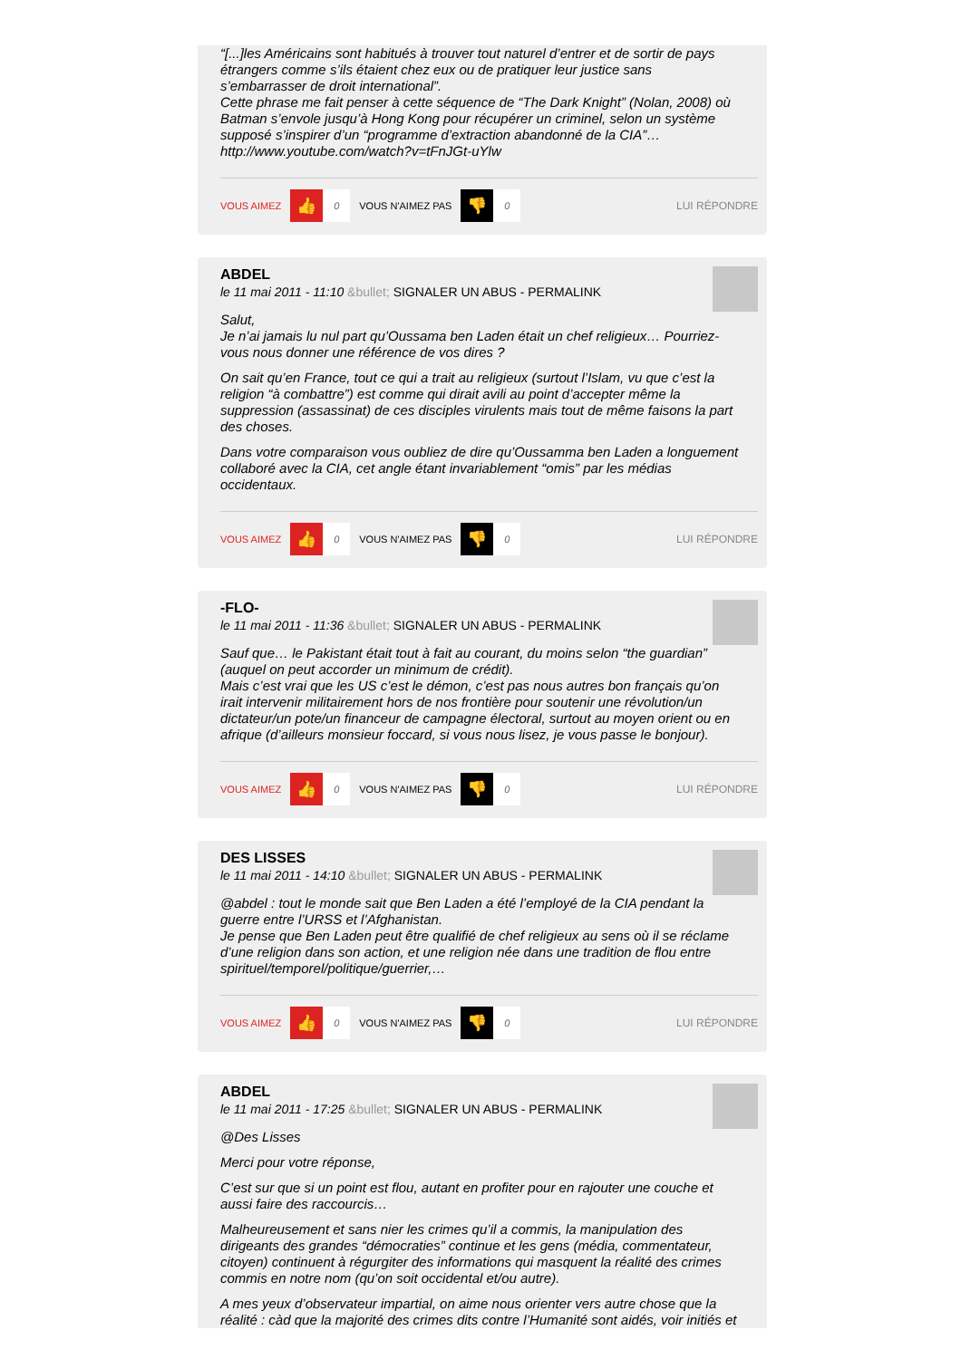“[...]les Américains sont habitués à trouver tout naturel d’entrer et de sortir de pays étrangers comme s’ils étaient chez eux ou de pratiquer leur justice sans s’embarrasser de droit international”.
Cette phrase me fait penser à cette séquence de “The Dark Knight” (Nolan, 2008) où Batman s’envole jusqu’à Hong Kong pour récupérer un criminel, selon un système supposé s’inspirer d’un “programme d’extraction abandonné de la CIA”…
http://www.youtube.com/watch?v=tFnJGt-uYlw
VOUS AIMEZ 👍 0 VOUS N'AIMEZ PAS 👎 0 LUI RÉPONDRE
ABDEL
le 11 mai 2011 - 11:10 &bullet; SIGNALER UN ABUS - PERMALINK
Salut,
Je n’ai jamais lu nul part qu’Oussama ben Laden était un chef religieux… Pourriez-vous nous donner une référence de vos dires ?
On sait qu’en France, tout ce qui a trait au religieux (surtout l’Islam, vu que c’est la religion “à combattre”) est comme qui dirait avili au point d’accepter même la suppression (assassinat) de ces disciples virulents mais tout de même faisons la part des choses.
Dans votre comparaison vous oubliez de dire qu’Oussamma ben Laden a longuement collaboré avec la CIA, cet angle étant invariablement “omis” par les médias occidentaux.
VOUS AIMEZ 👍 0 VOUS N'AIMEZ PAS 👎 0 LUI RÉPONDRE
-FLO-
le 11 mai 2011 - 11:36 &bullet; SIGNALER UN ABUS - PERMALINK
Sauf que… le Pakistant était tout à fait au courant, du moins selon “the guardian” (auquel on peut accorder un minimum de crédit).
Mais c’est vrai que les US c’est le démon, c’est pas nous autres bon français qu’on irait intervenir militairement hors de nos frontière pour soutenir une révolution/un dictateur/un pote/un financeur de campagne électoral, surtout au moyen orient ou en afrique (d’ailleurs monsieur foccard, si vous nous lisez, je vous passe le bonjour).
VOUS AIMEZ 👍 0 VOUS N'AIMEZ PAS 👎 0 LUI RÉPONDRE
DES LISSES
le 11 mai 2011 - 14:10 &bullet; SIGNALER UN ABUS - PERMALINK
@abdel : tout le monde sait que Ben Laden a été l’employé de la CIA pendant la guerre entre l’URSS et l’Afghanistan.
Je pense que Ben Laden peut être qualifié de chef religieux au sens où il se réclame d’une religion dans son action, et une religion née dans une tradition de flou entre spirituel/temporel/politique/guerrier,…
VOUS AIMEZ 👍 0 VOUS N'AIMEZ PAS 👎 0 LUI RÉPONDRE
ABDEL
le 11 mai 2011 - 17:25 &bullet; SIGNALER UN ABUS - PERMALINK
@Des Lisses
Merci pour votre réponse,
C’est sur que si un point est flou, autant en profiter pour en rajouter une couche et aussi faire des raccourcis…
Malheureusement et sans nier les crimes qu’il a commis, la manipulation des dirigeants des grandes “démocraties” continue et les gens (média, commentateur, citoyen) continuent à régurgiter des informations qui masquent la réalité des crimes commis en notre nom (qu’on soit occidental et/ou autre).
A mes yeux d’observateur impartial, on aime nous orienter vers autre chose que la réalité : càd que la majorité des crimes dits contre l’Humanité sont aidés, voir initiés et